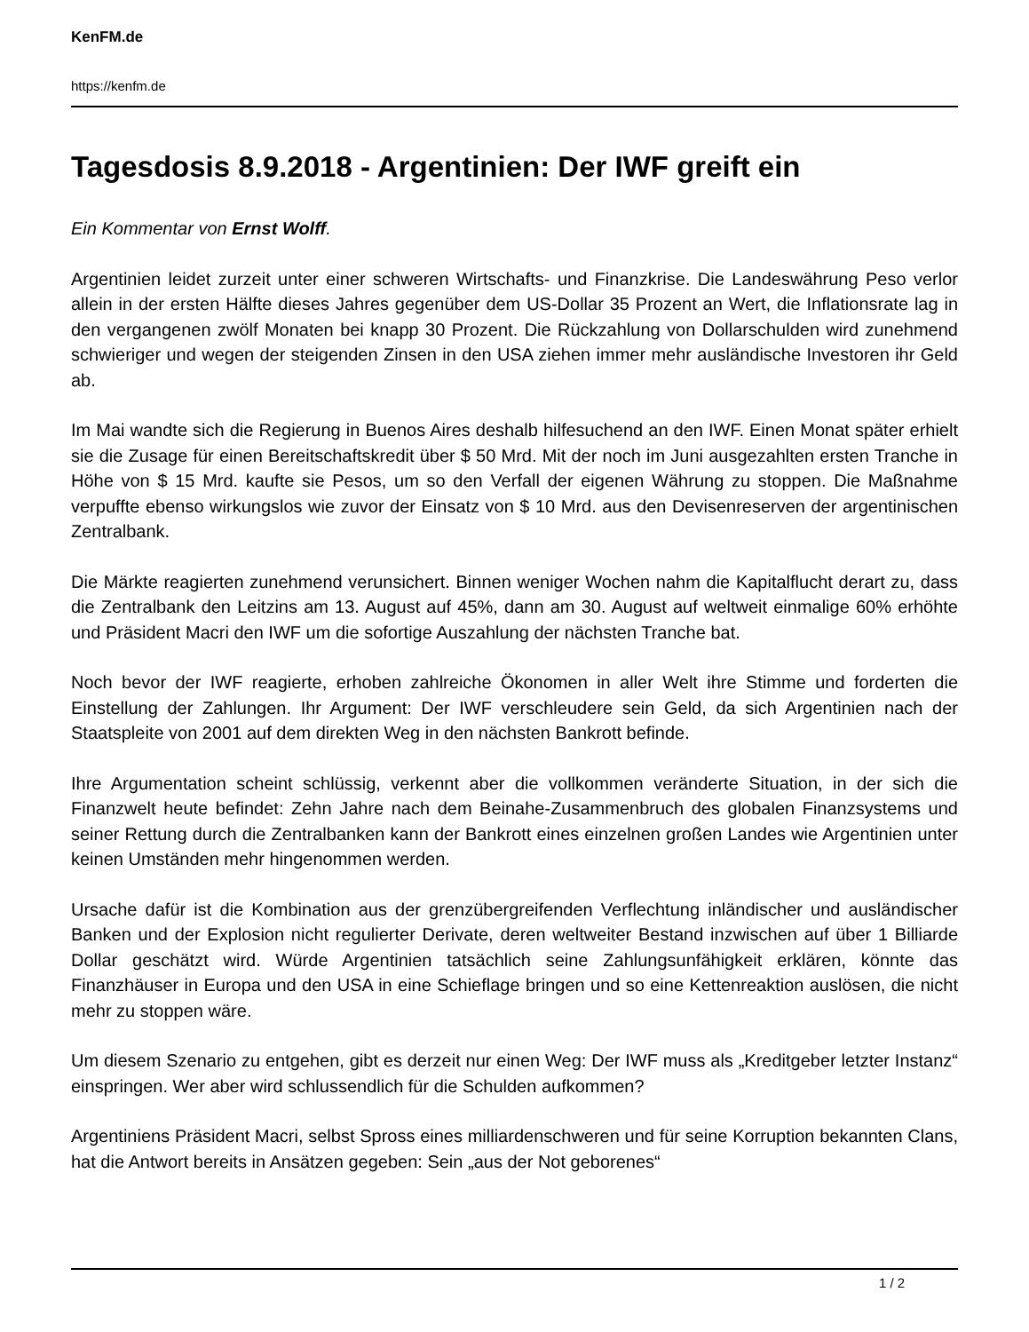KenFM.de
https://kenfm.de
Tagesdosis 8.9.2018 - Argentinien: Der IWF greift ein
Ein Kommentar von Ernst Wolff.
Argentinien leidet zurzeit unter einer schweren Wirtschafts- und Finanzkrise. Die Landeswährung Peso verlor allein in der ersten Hälfte dieses Jahres gegenüber dem US-Dollar 35 Prozent an Wert, die Inflationsrate lag in den vergangenen zwölf Monaten bei knapp 30 Prozent. Die Rückzahlung von Dollarschulden wird zunehmend schwieriger und wegen der steigenden Zinsen in den USA ziehen immer mehr ausländische Investoren ihr Geld ab.
Im Mai wandte sich die Regierung in Buenos Aires deshalb hilfesuchend an den IWF. Einen Monat später erhielt sie die Zusage für einen Bereitschaftskredit über $ 50 Mrd. Mit der noch im Juni ausgezahlten ersten Tranche in Höhe von $ 15 Mrd. kaufte sie Pesos, um so den Verfall der eigenen Währung zu stoppen. Die Maßnahme verpuffte ebenso wirkungslos wie zuvor der Einsatz von $ 10 Mrd. aus den Devisenreserven der argentinischen Zentralbank.
Die Märkte reagierten zunehmend verunsichert. Binnen weniger Wochen nahm die Kapitalflucht derart zu, dass die Zentralbank den Leitzins am 13. August auf 45%, dann am 30. August auf weltweit einmalige 60% erhöhte und Präsident Macri den IWF um die sofortige Auszahlung der nächsten Tranche bat.
Noch bevor der IWF reagierte, erhoben zahlreiche Ökonomen in aller Welt ihre Stimme und forderten die Einstellung der Zahlungen. Ihr Argument: Der IWF verschleudere sein Geld, da sich Argentinien nach der Staatspleite von 2001 auf dem direkten Weg in den nächsten Bankrott befinde.
Ihre Argumentation scheint schlüssig, verkennt aber die vollkommen veränderte Situation, in der sich die Finanzwelt heute befindet: Zehn Jahre nach dem Beinahe-Zusammenbruch des globalen Finanzsystems und seiner Rettung durch die Zentralbanken kann der Bankrott eines einzelnen großen Landes wie Argentinien unter keinen Umständen mehr hingenommen werden.
Ursache dafür ist die Kombination aus der grenzübergreifenden Verflechtung inländischer und ausländischer Banken und der Explosion nicht regulierter Derivate, deren weltweiter Bestand inzwischen auf über 1 Billiarde Dollar geschätzt wird. Würde Argentinien tatsächlich seine Zahlungsunfähigkeit erklären, könnte das Finanzhäuser in Europa und den USA in eine Schieflage bringen und so eine Kettenreaktion auslösen, die nicht mehr zu stoppen wäre.
Um diesem Szenario zu entgehen, gibt es derzeit nur einen Weg: Der IWF muss als „Kreditgeber letzter Instanz“ einspringen. Wer aber wird schlussendlich für die Schulden aufkommen?
Argentiniens Präsident Macri, selbst Spross eines milliardenschweren und für seine Korruption bekannten Clans, hat die Antwort bereits in Ansätzen gegeben: Sein „aus der Not geborenes“
1 / 2